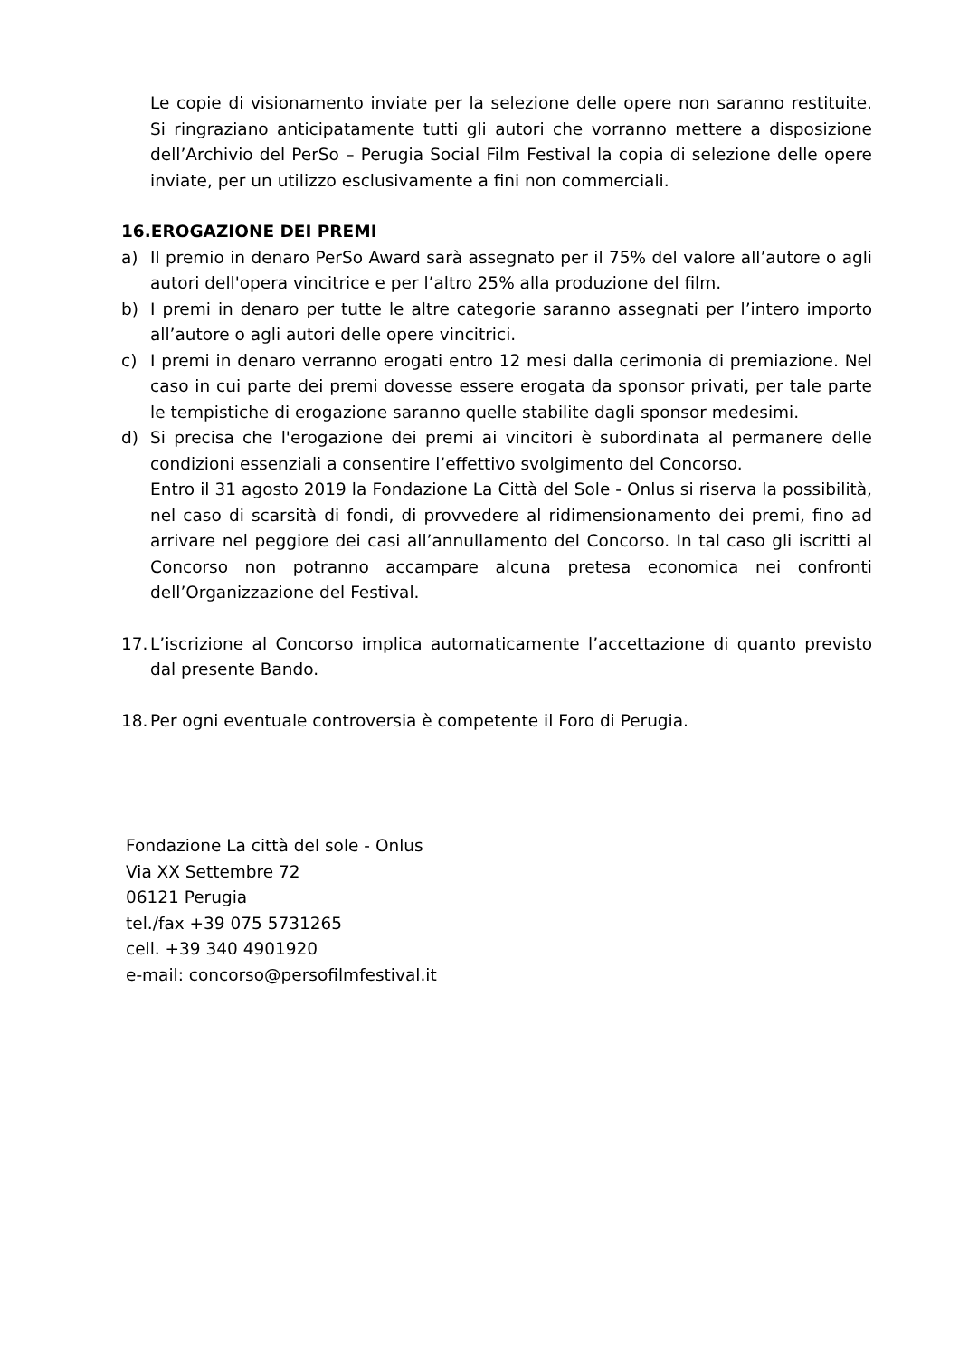Le copie di visionamento inviate per la selezione delle opere non saranno restituite. Si ringraziano anticipatamente tutti gli autori che vorranno mettere a disposizione dell’Archivio del PerSo – Perugia Social Film Festival la copia di selezione delle opere inviate, per un utilizzo esclusivamente a fini non commerciali.
16.EROGAZIONE DEI PREMI
a) Il premio in denaro PerSo Award sarà assegnato per il 75% del valore all’autore o agli autori dell'opera vincitrice e per l’altro 25% alla produzione del film.
b) I premi in denaro per tutte le altre categorie saranno assegnati per l’intero importo all’autore o agli autori delle opere vincitrici.
c) I premi in denaro verranno erogati entro 12 mesi dalla cerimonia di premiazione. Nel caso in cui parte dei premi dovesse essere erogata da sponsor privati, per tale parte le tempistiche di erogazione saranno quelle stabilite dagli sponsor medesimi.
d) Si precisa che l'erogazione dei premi ai vincitori è subordinata al permanere delle condizioni essenziali a consentire l’effettivo svolgimento del Concorso.
Entro il 31 agosto 2019 la Fondazione La Città del Sole - Onlus si riserva la possibilità, nel caso di scarsità di fondi, di provvedere al ridimensionamento dei premi, fino ad arrivare nel peggiore dei casi all’annullamento del Concorso. In tal caso gli iscritti al Concorso non potranno accampare alcuna pretesa economica nei confronti dell’Organizzazione del Festival.
17. L’iscrizione al Concorso implica automaticamente l’accettazione di quanto previsto dal presente Bando.
18. Per ogni eventuale controversia è competente il Foro di Perugia.
Fondazione La città del sole - Onlus
Via XX Settembre 72
06121 Perugia
tel./fax +39 075 5731265
cell. +39 340 4901920
e-mail: concorso@persofilmfestival.it